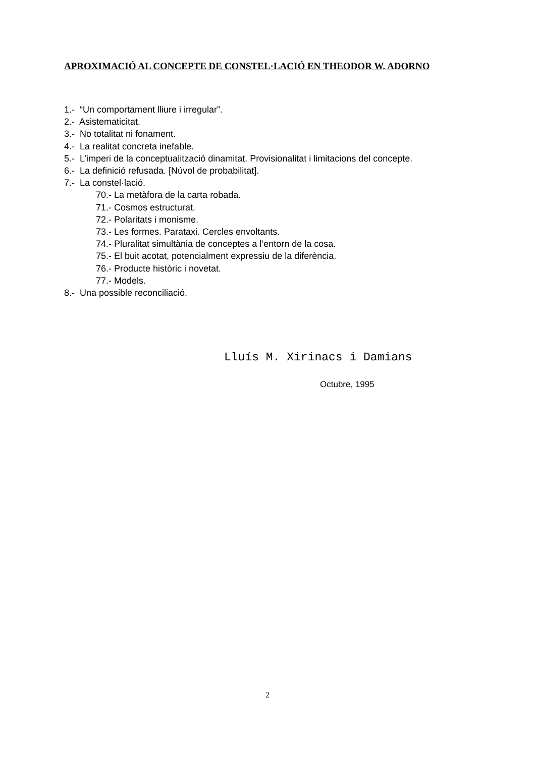APROXIMACIÓ AL CONCEPTE DE CONSTEL·LACIÓ EN THEODOR W. ADORNO
1.- “Un comportament lliure i irregular”.
2.- Asistematicitat.
3.- No totalitat ni fonament.
4.- La realitat concreta inefable.
5.- L’imperi de la conceptualització dinamitat. Provisionalitat i limitacions del concepte.
6.- La definició refusada. [Núvol de probabilitat].
7.- La constel·lació.
70.- La metàfora de la carta robada.
71.- Cosmos estructurat.
72.- Polaritats i monisme.
73.- Les formes. Parataxi. Cercles envoltants.
74.- Pluralitat simultània de conceptes a l’entorn de la cosa.
75.- El buit acotat, potencialment expressiu de la diferència.
76.- Producte històric i novetat.
77.- Models.
8.- Una possible reconciliació.
Lluís M. Xirinacs i Damians
Octubre, 1995
2